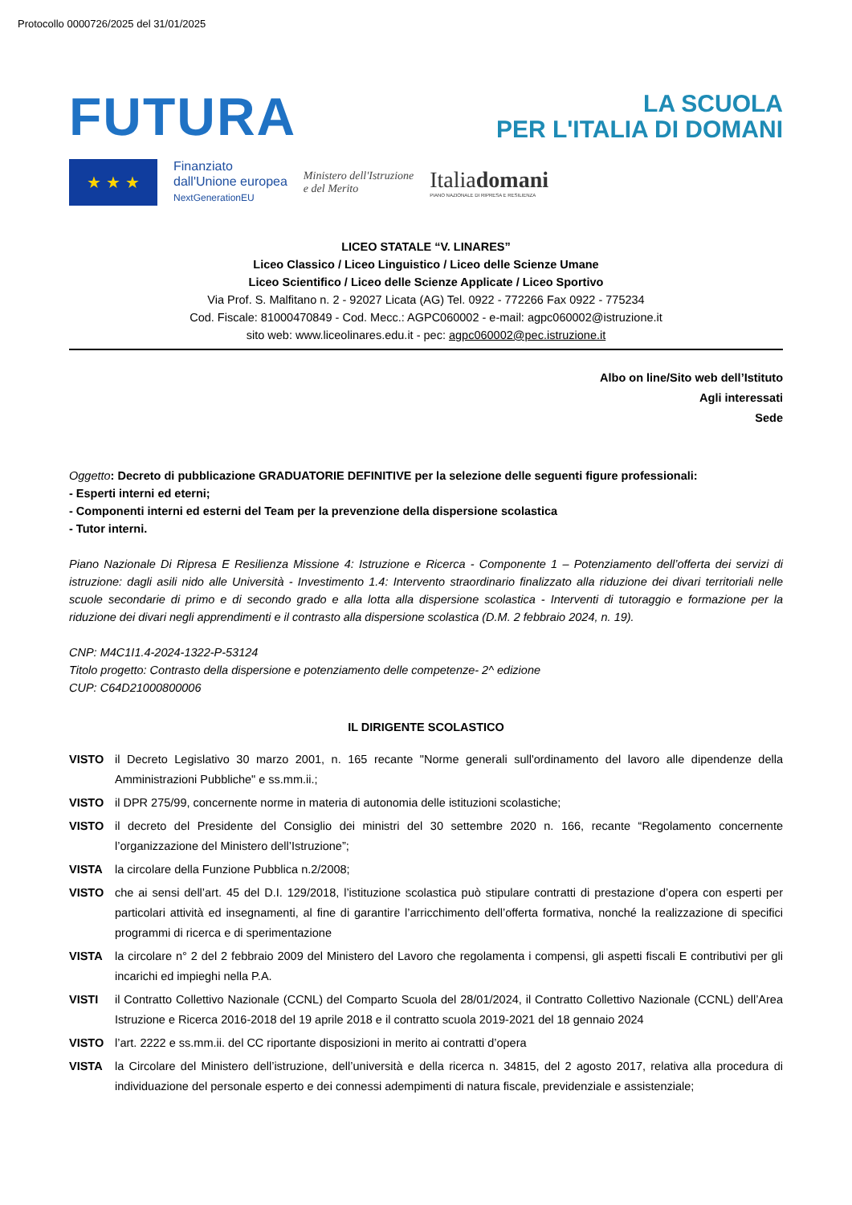Protocollo 0000726/2025 del 31/01/2025
FUTURA
LA SCUOLA
PER L'ITALIA DI DOMANI
★ ★ ★
Finanziato
dall'Unione europea
NextGenerationEU
Ministero dell'Istruzione
e del Merito
Italiadomani
PIANO NAZIONALE DI RIPRESA E RESILIENZA
LICEO STATALE “V. LINARES”
Liceo Classico / Liceo Linguistico / Liceo delle Scienze Umane
Liceo Scientifico / Liceo delle Scienze Applicate / Liceo Sportivo
Via Prof. S. Malfitano n. 2 - 92027 Licata (AG) Tel. 0922 - 772266 Fax 0922 - 775234
Cod. Fiscale: 81000470849 - Cod. Mecc.: AGPC060002 - e-mail: agpc060002@istruzione.it
sito web: www.liceolinares.edu.it - pec: agpc060002@pec.istruzione.it
Albo on line/Sito web dell’Istituto
Agli interessati
Sede
Oggetto: Decreto di pubblicazione GRADUATORIE DEFINITIVE per la selezione delle seguenti figure professionali:
- Esperti interni ed eterni;
- Componenti interni ed esterni del Team per la prevenzione della dispersione scolastica
- Tutor interni.
Piano Nazionale Di Ripresa E Resilienza Missione 4: Istruzione e Ricerca - Componente 1 – Potenziamento dell’offerta dei servizi di istruzione: dagli asili nido alle Università - Investimento 1.4: Intervento straordinario finalizzato alla riduzione dei divari territoriali nelle scuole secondarie di primo e di secondo grado e alla lotta alla dispersione scolastica - Interventi di tutoraggio e formazione per la riduzione dei divari negli apprendimenti e il contrasto alla dispersione scolastica (D.M. 2 febbraio 2024, n. 19).
CNP: M4C1I1.4-2024-1322-P-53124
Titolo progetto: Contrasto della dispersione e potenziamento delle competenze- 2^ edizione
CUP: C64D21000800006
IL DIRIGENTE SCOLASTICO
VISTO il Decreto Legislativo 30 marzo 2001, n. 165 recante "Norme generali sull'ordinamento del lavoro alle dipendenze della Amministrazioni Pubbliche" e ss.mm.ii.;
VISTO il DPR 275/99, concernente norme in materia di autonomia delle istituzioni scolastiche;
VISTO il decreto del Presidente del Consiglio dei ministri del 30 settembre 2020 n. 166, recante “Regolamento concernente l’organizzazione del Ministero dell’Istruzione”;
VISTA la circolare della Funzione Pubblica n.2/2008;
VISTO che ai sensi dell’art. 45 del D.I. 129/2018, l’istituzione scolastica può stipulare contratti di prestazione d’opera con esperti per particolari attività ed insegnamenti, al fine di garantire l’arricchimento dell’offerta formativa, nonché la realizzazione di specifici programmi di ricerca e di sperimentazione
VISTA la circolare n° 2 del 2 febbraio 2009 del Ministero del Lavoro che regolamenta i compensi, gli aspetti fiscali E contributivi per gli incarichi ed impieghi nella P.A.
VISTI il Contratto Collettivo Nazionale (CCNL) del Comparto Scuola del 28/01/2024, il Contratto Collettivo Nazionale (CCNL) dell’Area Istruzione e Ricerca 2016-2018 del 19 aprile 2018 e il contratto scuola 2019-2021 del 18 gennaio 2024
VISTO l’art. 2222 e ss.mm.ii. del CC riportante disposizioni in merito ai contratti d’opera
VISTA la Circolare del Ministero dell’istruzione, dell’università e della ricerca n. 34815, del 2 agosto 2017, relativa alla procedura di individuazione del personale esperto e dei connessi adempimenti di natura fiscale, previdenziale e assistenziale;